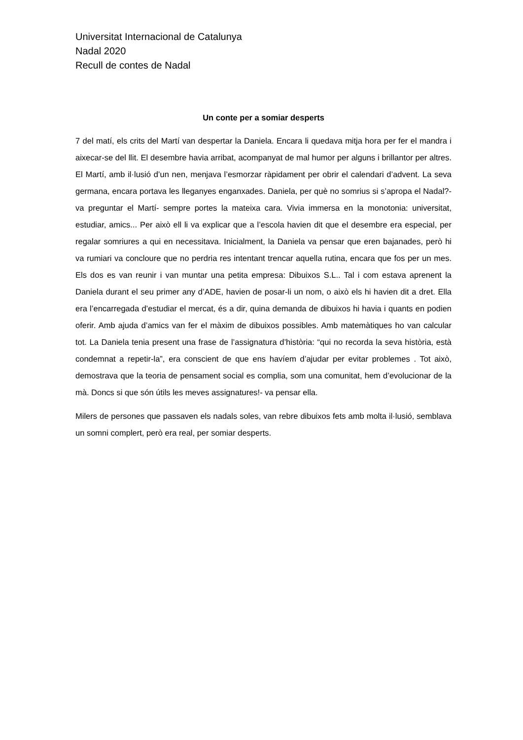Universitat Internacional de Catalunya
Nadal 2020
Recull de contes de Nadal
Un conte per a somiar desperts
7 del matí, els crits del Martí van despertar la Daniela. Encara li quedava mitja hora per fer el mandra i aixecar-se del llit. El desembre havia arribat, acompanyat de mal humor per alguns i brillantor per altres. El Martí, amb il·lusió d’un nen, menjava l’esmorzar ràpidament per obrir el calendari d’advent. La seva germana, encara portava les lleganyes enganxades. Daniela, per què no somrius si s’apropa el Nadal?- va preguntar el Martí- sempre portes la mateixa cara. Vivia immersa en la monotonia: universitat, estudiar, amics... Per això ell li va explicar que a l’escola havien dit que el desembre era especial, per regalar somriures a qui en necessitava. Inicialment, la Daniela va pensar que eren bajanades, però hi va rumiari va concloure que no perdria res intentant trencar aquella rutina, encara que fos per un mes. Els dos es van reunir i van muntar una petita empresa: Dibuixos S.L.. Tal i com estava aprenent la Daniela durant el seu primer any d’ADE, havien de posar-li un nom, o això els hi havien dit a dret. Ella era l’encarregada d’estudiar el mercat, és a dir, quina demanda de dibuixos hi havia i quants en podien oferir. Amb ajuda d’amics van fer el màxim de dibuixos possibles. Amb matemàtiques ho van calcular tot. La Daniela tenia present una frase de l’assignatura d’història: “qui no recorda la seva història, està condemnat a repetir-la”, era conscient de que ens havíem d’ajudar per evitar problemes . Tot això, demostrava que la teoria de pensament social es complia, som una comunitat, hem d’evolucionar de la mà. Doncs si que són útils les meves assignatures!- va pensar ella.
Milers de persones que passaven els nadals soles, van rebre dibuixos fets amb molta il·lusió, semblava un somni complert, però era real, per somiar desperts.